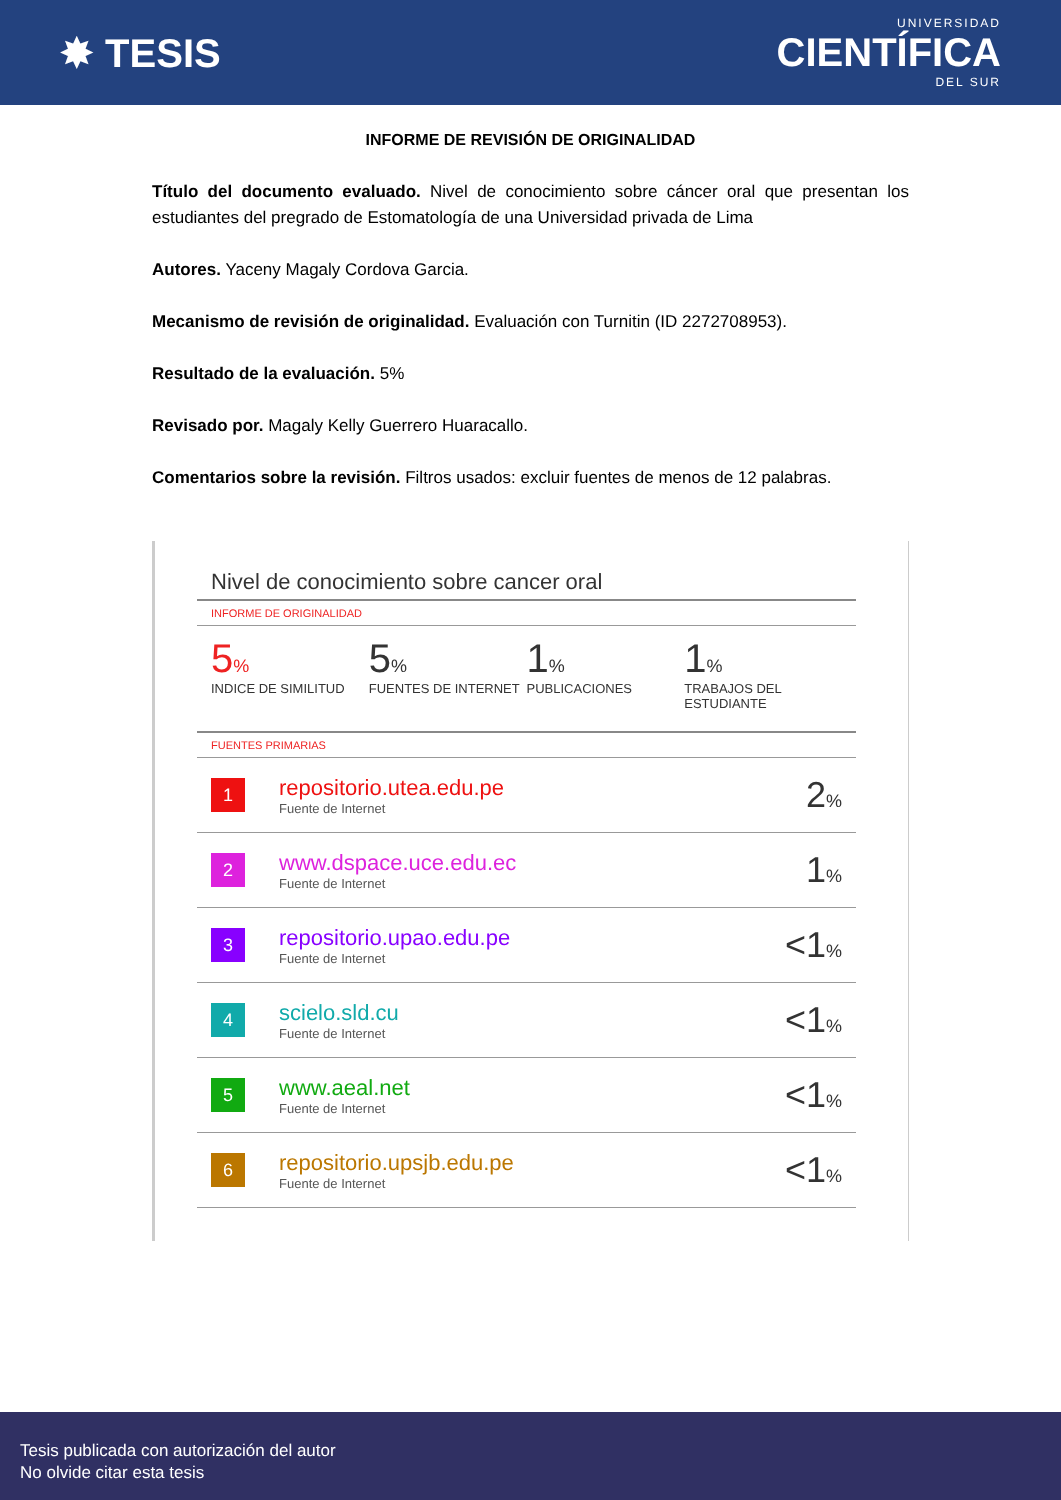✸ TESIS
UNIVERSIDAD
CIENTÍFICA
DEL SUR
INFORME DE REVISIÓN DE ORIGINALIDAD
Título del documento evaluado. Nivel de conocimiento sobre cáncer oral que presentan los estudiantes del pregrado de Estomatología de una Universidad privada de Lima
Autores. Yaceny Magaly Cordova Garcia.
Mecanismo de revisión de originalidad. Evaluación con Turnitin (ID 2272708953).
Resultado de la evaluación. 5%
Revisado por. Magaly Kelly Guerrero Huaracallo.
Comentarios sobre la revisión. Filtros usados: excluir fuentes de menos de 12 palabras.
Nivel de conocimiento sobre cancer oral
INFORME DE ORIGINALIDAD
5%
INDICE DE SIMILITUD
5%
FUENTES DE INTERNET
1%
PUBLICACIONES
1%
TRABAJOS DEL ESTUDIANTE
FUENTES PRIMARIAS
| 1 | repositorio.utea.edu.pe Fuente de Internet | 2 % |
| 2 | www.dspace.uce.edu.ec Fuente de Internet | 1 % |
| 3 | repositorio.upao.edu.pe Fuente de Internet | <1 % |
| 4 | scielo.sld.cu Fuente de Internet | <1 % |
| 5 | www.aeal.net Fuente de Internet | <1 % |
| 6 | repositorio.upsjb.edu.pe Fuente de Internet | <1 % |
Tesis publicada con autorización del autor
No olvide citar esta tesis